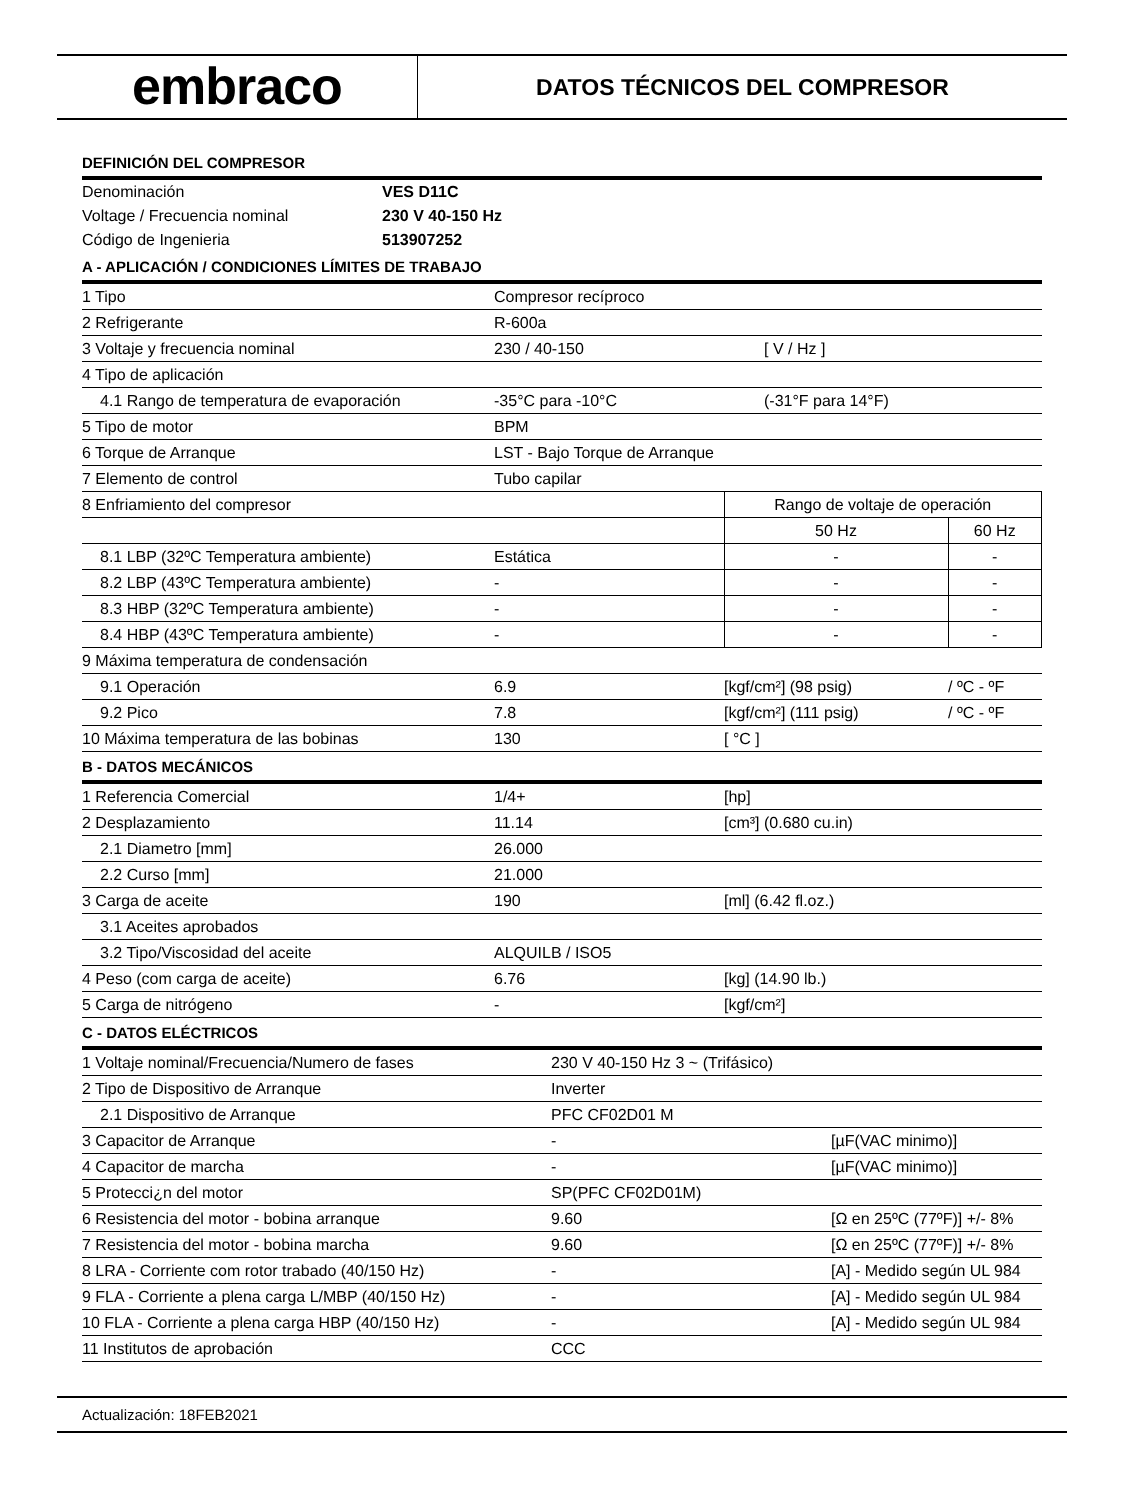embraco
DATOS TÉCNICOS DEL COMPRESOR
DEFINICIÓN DEL COMPRESOR
| Denominación | VES D11C |
| Voltage / Frecuencia nominal | 230 V 40-150 Hz |
| Código de Ingenieria | 513907252 |
A - APLICACIÓN / CONDICIONES LÍMITES DE TRABAJO
| 1 Tipo | Compresor recíproco | | |
| 2 Refrigerante | R-600a | | |
| 3 Voltaje y frecuencia nominal | 230 / 40-150 | [ V / Hz ] | |
| 4 Tipo de aplicación | | | |
| 4.1 Rango de temperatura de evaporación | -35°C para -10°C | (-31°F para 14°F) | |
| 5 Tipo de motor | BPM | | |
| 6 Torque de Arranque | LST - Bajo Torque de Arranque | | |
| 7 Elemento de control | Tubo capilar | | |
| 8 Enfriamiento del compresor | | Rango de voltaje de operación | |
| | | 50 Hz | 60 Hz |
| 8.1 LBP (32ºC Temperatura ambiente) | Estática | - | - |
| 8.2 LBP (43ºC Temperatura ambiente) | - | - | - |
| 8.3 HBP (32ºC Temperatura ambiente) | - | - | - |
| 8.4 HBP (43ºC Temperatura ambiente) | - | - | - |
| 9 Máxima temperatura de condensación | | | |
| 9.1 Operación | 6.9 | [kgf/cm²] (98 psig) | / ºC - ºF |
| 9.2 Pico | 7.8 | [kgf/cm²] (111 psig) | / ºC - ºF |
| 10 Máxima temperatura de las bobinas | 130 | [ °C ] | |
B - DATOS MECÁNICOS
| 1 Referencia Comercial | 1/4+ | [hp] |
| 2 Desplazamiento | 11.14 | [cm³] (0.680 cu.in) |
| 2.1 Diametro [mm] | 26.000 | |
| 2.2 Curso [mm] | 21.000 | |
| 3 Carga de aceite | 190 | [ml] (6.42 fl.oz.) |
| 3.1 Aceites aprobados | | |
| 3.2 Tipo/Viscosidad del aceite | ALQUILB / ISO5 | |
| 4 Peso (com carga de aceite) | 6.76 | [kg] (14.90 lb.) |
| 5 Carga de nitrógeno | - | [kgf/cm²] |
C - DATOS ELÉCTRICOS
| 1 Voltaje nominal/Frecuencia/Numero de fases | 230 V 40-150 Hz 3 ~ (Trifásico) | |
| 2 Tipo de Dispositivo de Arranque | Inverter | |
| 2.1 Dispositivo de Arranque | PFC CF02D01 M | |
| 3 Capacitor de Arranque | - | [µF(VAC minimo)] |
| 4 Capacitor de marcha | - | [µF(VAC minimo)] |
| 5 Protecci¿n del motor | SP(PFC CF02D01M) | |
| 6 Resistencia del motor - bobina arranque | 9.60 | [Ω en 25ºC (77ºF)] +/- 8% |
| 7 Resistencia del motor - bobina marcha | 9.60 | [Ω en 25ºC (77ºF)] +/- 8% |
| 8 LRA - Corriente com rotor trabado (40/150 Hz) | - | [A] - Medido según UL 984 |
| 9 FLA - Corriente a plena carga L/MBP (40/150 Hz) | - | [A] - Medido según UL 984 |
| 10 FLA - Corriente a plena carga HBP (40/150 Hz) | - | [A] - Medido según UL 984 |
| 11 Institutos de aprobación | CCC | |
Actualización: 18FEB2021